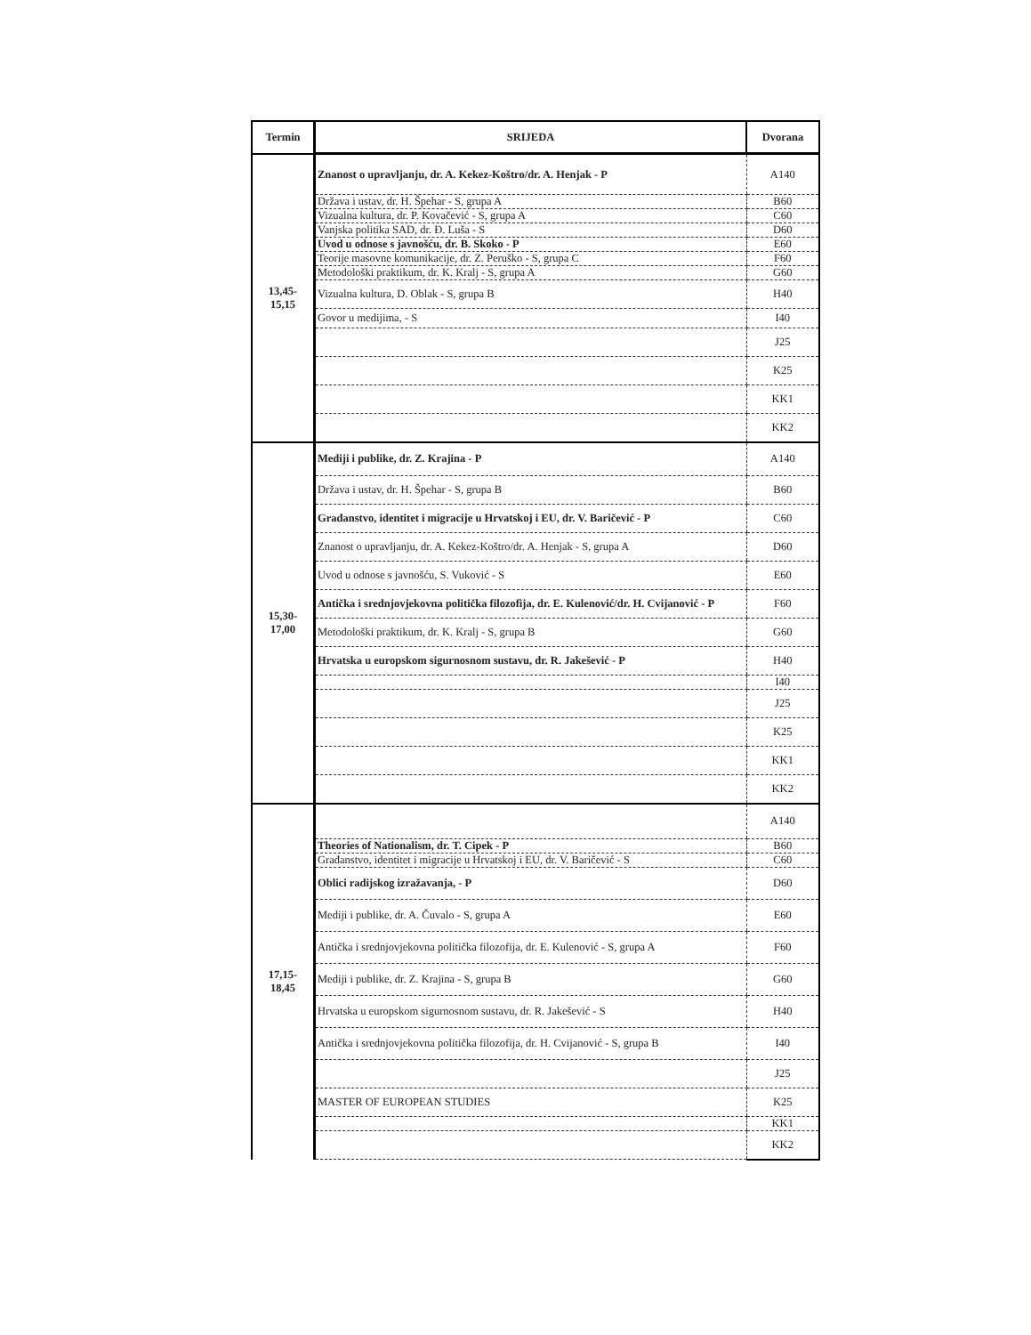| Termin | SRIJEDA | Dvorana |
| --- | --- | --- |
| 13,45- 15,15 | Znanost o upravljanju, dr. A. Kekez-Koštro/dr. A. Henjak - P | A140 |
| | Država i ustav, dr. H. Špehar - S, grupa A | B60 |
| | Vizualna kultura, dr. P. Kovačević - S, grupa A | C60 |
| | Vanjska politika SAD, dr. Đ. Luša - S | D60 |
| | Uvod u odnose s javnošću, dr. B. Skoko - P | E60 |
| | Teorije masovne komunikacije, dr. Z. Peruško - S, grupa C | F60 |
| | Metodološki praktikum, dr. K. Kralj - S, grupa A | G60 |
| | Vizualna kultura, D. Oblak - S, grupa B | H40 |
| | Govor u medijima, - S | I40 |
| | | J25 |
| | | K25 |
| | | KK1 |
| | | KK2 |
| 15,30- 17,00 | Mediji i publike, dr. Z. Krajina - P | A140 |
| | Država i ustav, dr. H. Špehar - S, grupa B | B60 |
| | Građanstvo, identitet i migracije u Hrvatskoj i EU, dr. V. Baričević - P | C60 |
| | Znanost o upravljanju, dr. A. Kekez-Koštro/dr. A. Henjak - S, grupa A | D60 |
| | Uvod u odnose s javnošću, S. Vuković - S | E60 |
| | Antička i srednjovjekovna politička filozofija, dr. E. Kulenović/dr. H. Cvijanović - P | F60 |
| | Metodološki praktikum, dr. K. Kralj - S, grupa B | G60 |
| | Hrvatska u europskom sigurnosnom sustavu, dr. R. Jakešević - P | H40 |
| | | I40 |
| | | J25 |
| | | K25 |
| | | KK1 |
| | | KK2 |
| 17,15- 18,45 | | A140 |
| | Theories of Nationalism, dr. T. Cipek - P | B60 |
| | Građanstvo, identitet i migracije u Hrvatskoj i EU, dr. V. Baričević - S | C60 |
| | Oblici radijskog izražavanja, - P | D60 |
| | Mediji i publike, dr. A. Čuvalo - S, grupa A | E60 |
| | Antička i srednjovjekovna politička filozofija, dr. E. Kulenović - S, grupa A | F60 |
| | Mediji i publike, dr. Z. Krajina - S, grupa B | G60 |
| | Hrvatska u europskom sigurnosnom sustavu, dr. R. Jakešević - S | H40 |
| | Antička i srednjovjekovna politička filozofija, dr. H. Cvijanović - S, grupa B | I40 |
| | | J25 |
| | MASTER OF EUROPEAN STUDIES | K25 |
| | | KK1 |
| | | KK2 |